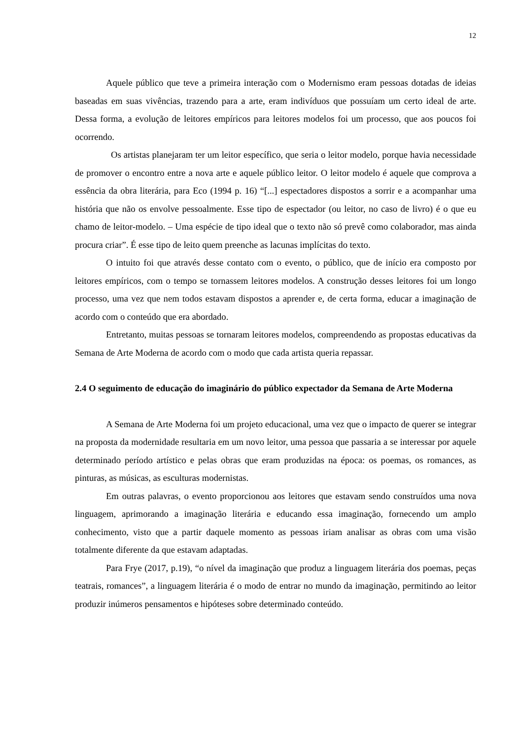12
Aquele público que teve a primeira interação com o Modernismo eram pessoas dotadas de ideias baseadas em suas vivências, trazendo para a arte, eram indivíduos que possuíam um certo ideal de arte. Dessa forma, a evolução de leitores empíricos para leitores modelos foi um processo, que aos poucos foi ocorrendo.
Os artistas planejaram ter um leitor específico, que seria o leitor modelo, porque havia necessidade de promover o encontro entre a nova arte e aquele público leitor. O leitor modelo é aquele que comprova a essência da obra literária, para Eco (1994 p. 16) “[...] espectadores dispostos a sorrir e a acompanhar uma história que não os envolve pessoalmente. Esse tipo de espectador (ou leitor, no caso de livro) é o que eu chamo de leitor-modelo. – Uma espécie de tipo ideal que o texto não só prevê como colaborador, mas ainda procura criar”. É esse tipo de leito quem preenche as lacunas implícitas do texto.
O intuito foi que através desse contato com o evento, o público, que de início era composto por leitores empíricos, com o tempo se tornassem leitores modelos. A construção desses leitores foi um longo processo, uma vez que nem todos estavam dispostos a aprender e, de certa forma, educar a imaginação de acordo com o conteúdo que era abordado.
Entretanto, muitas pessoas se tornaram leitores modelos, compreendendo as propostas educativas da Semana de Arte Moderna de acordo com o modo que cada artista queria repassar.
2.4 O seguimento de educação do imaginário do público expectador da Semana de Arte Moderna
A Semana de Arte Moderna foi um projeto educacional, uma vez que o impacto de querer se integrar na proposta da modernidade resultaria em um novo leitor, uma pessoa que passaria a se interessar por aquele determinado período artístico e pelas obras que eram produzidas na época: os poemas, os romances, as pinturas, as músicas, as esculturas modernistas.
Em outras palavras, o evento proporcionou aos leitores que estavam sendo construídos uma nova linguagem, aprimorando a imaginação literária e educando essa imaginação, fornecendo um amplo conhecimento, visto que a partir daquele momento as pessoas iriam analisar as obras com uma visão totalmente diferente da que estavam adaptadas.
Para Frye (2017, p.19), “o nível da imaginação que produz a linguagem literária dos poemas, peças teatrais, romances”, a linguagem literária é o modo de entrar no mundo da imaginação, permitindo ao leitor produzir inúmeros pensamentos e hipóteses sobre determinado conteúdo.